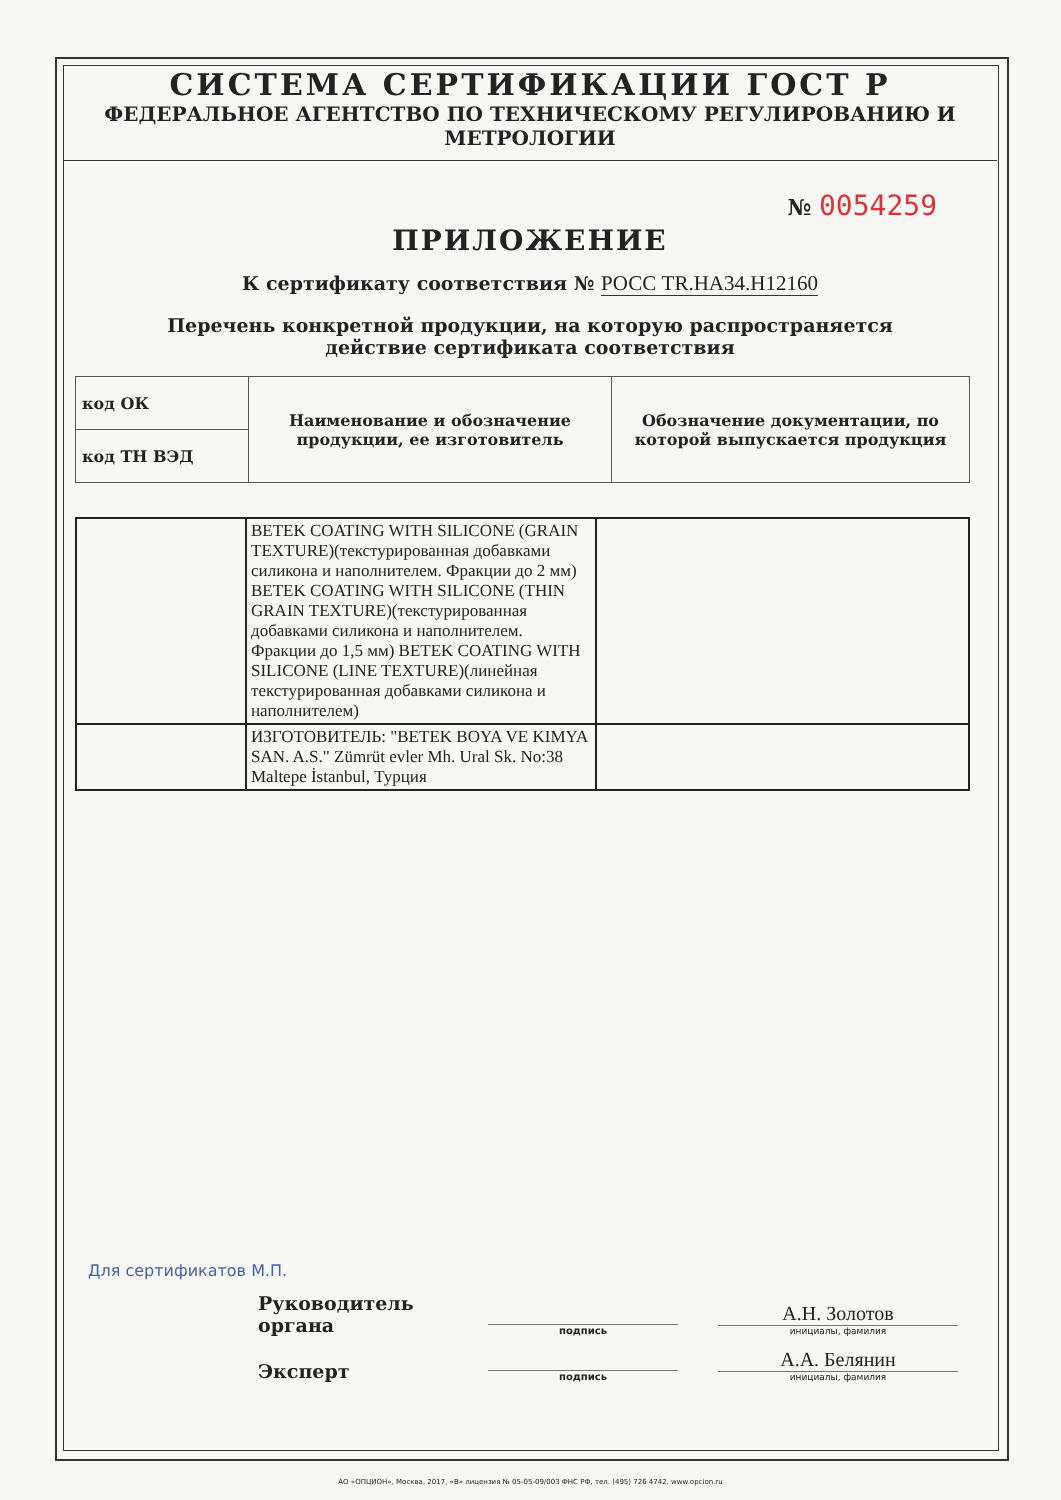СИСТЕМА СЕРТИФИКАЦИИ ГОСТ Р
ФЕДЕРАЛЬНОЕ АГЕНТСТВО ПО ТЕХНИЧЕСКОМУ РЕГУЛИРОВАНИЮ И МЕТРОЛОГИИ
№ 0054259
ПРИЛОЖЕНИЕ
К сертификату соответствия № РОСС TR.HA34.H12160
Перечень конкретной продукции, на которую распространяется
действие сертификата соответствия
| код ОК | Наименование и обозначение продукции, ее изготовитель | Обозначение документации, по которой выпускается продукция |
| --- | --- | --- |
| код ТН ВЭД | | |
| | BETEK COATING WITH SILICONE (GRAIN TEXTURE)(текстурированная добавками силикона и наполнителем. Фракции до 2 мм) BETEK COATING WITH SILICONE (THIN GRAIN TEXTURE)(текстурированная добавками силикона и наполнителем. Фракции до 1,5 мм) BETEK COATING WITH SILICONE (LINE TEXTURE)(линейная текстурированная добавками силикона и наполнителем) | |
| | ИЗГОТОВИТЕЛЬ: "BETEK BOYA VE KIMYA SAN. A.S." Zümrüt evler Mh. Ural Sk. No:38 Maltepe İstanbul, Турция | |
Для сертификатов М.П.
Руководитель органа
подпись
А.Н. Золотов
инициалы, фамилия
Эксперт
подпись
А.А. Белянин
инициалы, фамилия
АО «ОПЦИОН», Москва, 2017, «В» лицензия № 05-05-09/003 ФНС РФ, тел. (495) 726 4742, www.opcion.ru